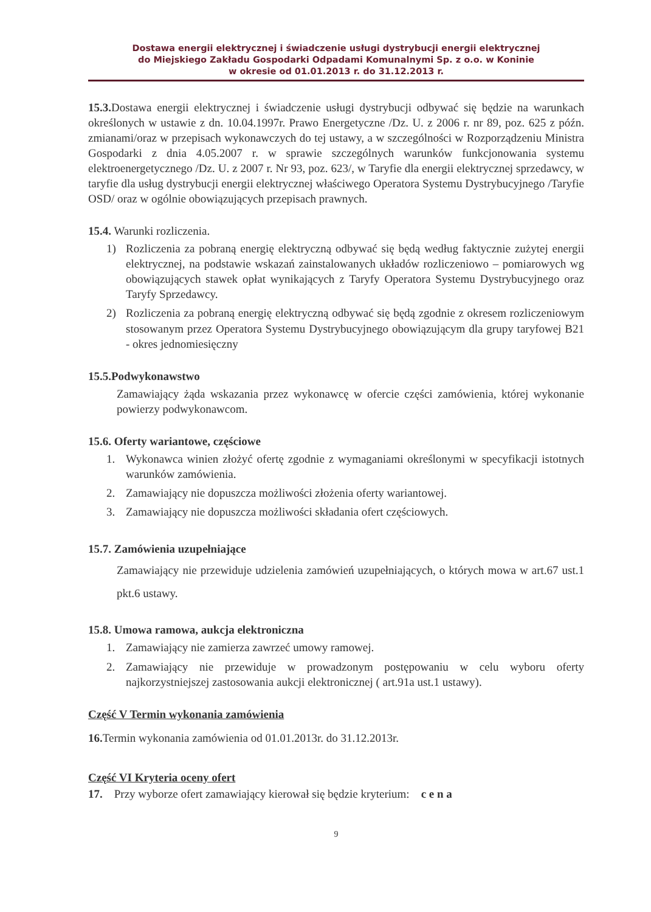Dostawa energii elektrycznej i świadczenie usługi dystrybucji energii elektrycznej
do Miejskiego Zakładu Gospodarki Odpadami Komunalnymi Sp. z o.o. w Koninie
w okresie od 01.01.2013 r. do 31.12.2013 r.
15.3. Dostawa energii elektrycznej i świadczenie usługi dystrybucji odbywać się będzie na warunkach określonych w ustawie z dn. 10.04.1997r. Prawo Energetyczne /Dz. U. z 2006 r. nr 89, poz. 625 z późn. zmianami/oraz w przepisach wykonawczych do tej ustawy, a w szczególności w Rozporządzeniu Ministra Gospodarki z dnia 4.05.2007 r. w sprawie szczególnych warunków funkcjonowania systemu elektroenergetycznego /Dz. U. z 2007 r. Nr 93, poz. 623/, w Taryfie dla energii elektrycznej sprzedawcy, w taryfie dla usług dystrybucji energii elektrycznej właściwego Operatora Systemu Dystrybucyjnego /Taryfie OSD/ oraz w ogólnie obowiązujących przepisach prawnych.
15.4. Warunki rozliczenia.
1) Rozliczenia za pobraną energię elektryczną odbywać się będą według faktycznie zużytej energii elektrycznej, na podstawie wskazań zainstalowanych układów rozliczeniowo – pomiarowych wg obowiązujących stawek opłat wynikających z Taryfy Operatora Systemu Dystrybucyjnego oraz Taryfy Sprzedawcy.
2) Rozliczenia za pobraną energię elektryczną odbywać się będą zgodnie z okresem rozliczeniowym stosowanym przez Operatora Systemu Dystrybucyjnego obowiązującym dla grupy taryfowej B21 - okres jednomiesięczny
15.5.Podwykonawstwo
Zamawiający żąda wskazania przez wykonawcę w ofercie części zamówienia, której wykonanie powierzy podwykonawcom.
15.6. Oferty wariantowe, częściowe
1. Wykonawca winien złożyć ofertę zgodnie z wymaganiami określonymi w specyfikacji istotnych warunków zamówienia.
2. Zamawiający nie dopuszcza możliwości złożenia oferty wariantowej.
3. Zamawiający nie dopuszcza możliwości składania ofert częściowych.
15.7. Zamówienia uzupełniające
Zamawiający nie przewiduje udzielenia zamówień uzupełniających, o których mowa w art.67 ust.1 pkt.6 ustawy.
15.8. Umowa ramowa, aukcja elektroniczna
1. Zamawiający nie zamierza zawrzeć umowy ramowej.
2. Zamawiający nie przewiduje w prowadzonym postępowaniu w celu wyboru oferty najkorzystniejszej zastosowania aukcji elektronicznej ( art.91a ust.1 ustawy).
Część V Termin wykonania zamówienia
16. Termin wykonania zamówienia od 01.01.2013r. do 31.12.2013r.
Część VI Kryteria oceny ofert
17. Przy wyborze ofert zamawiający kierował się będzie kryterium: c e n a
9